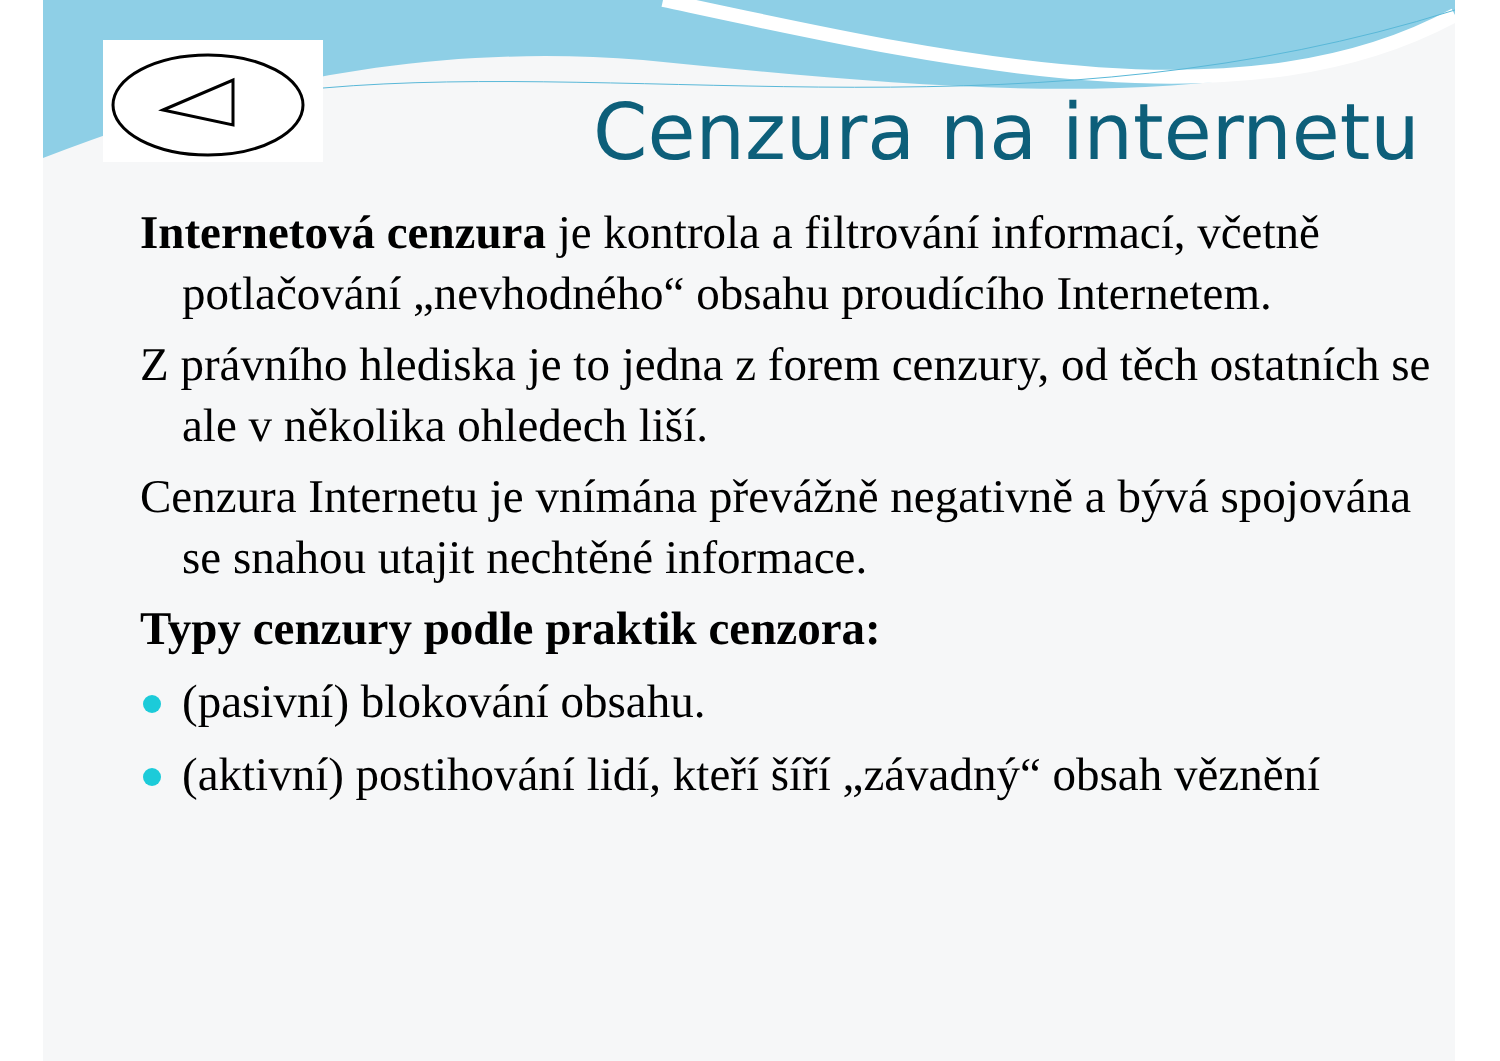Cenzura na internetu
Internetová cenzura je kontrola a filtrování informací, včetně potlačování „nevhodného“ obsahu proudícího Internetem.
Z právního hlediska je to jedna z forem cenzury, od těch ostatních se ale v několika ohledech liší.
Cenzura Internetu je vnímána převážně negativně a bývá spojována se snahou utajit nechtěné informace.
Typy cenzury podle praktik cenzora:
(pasivní) blokování obsahu.
(aktivní) postihování lidí, kteří šíří „závadný“ obsah věznění